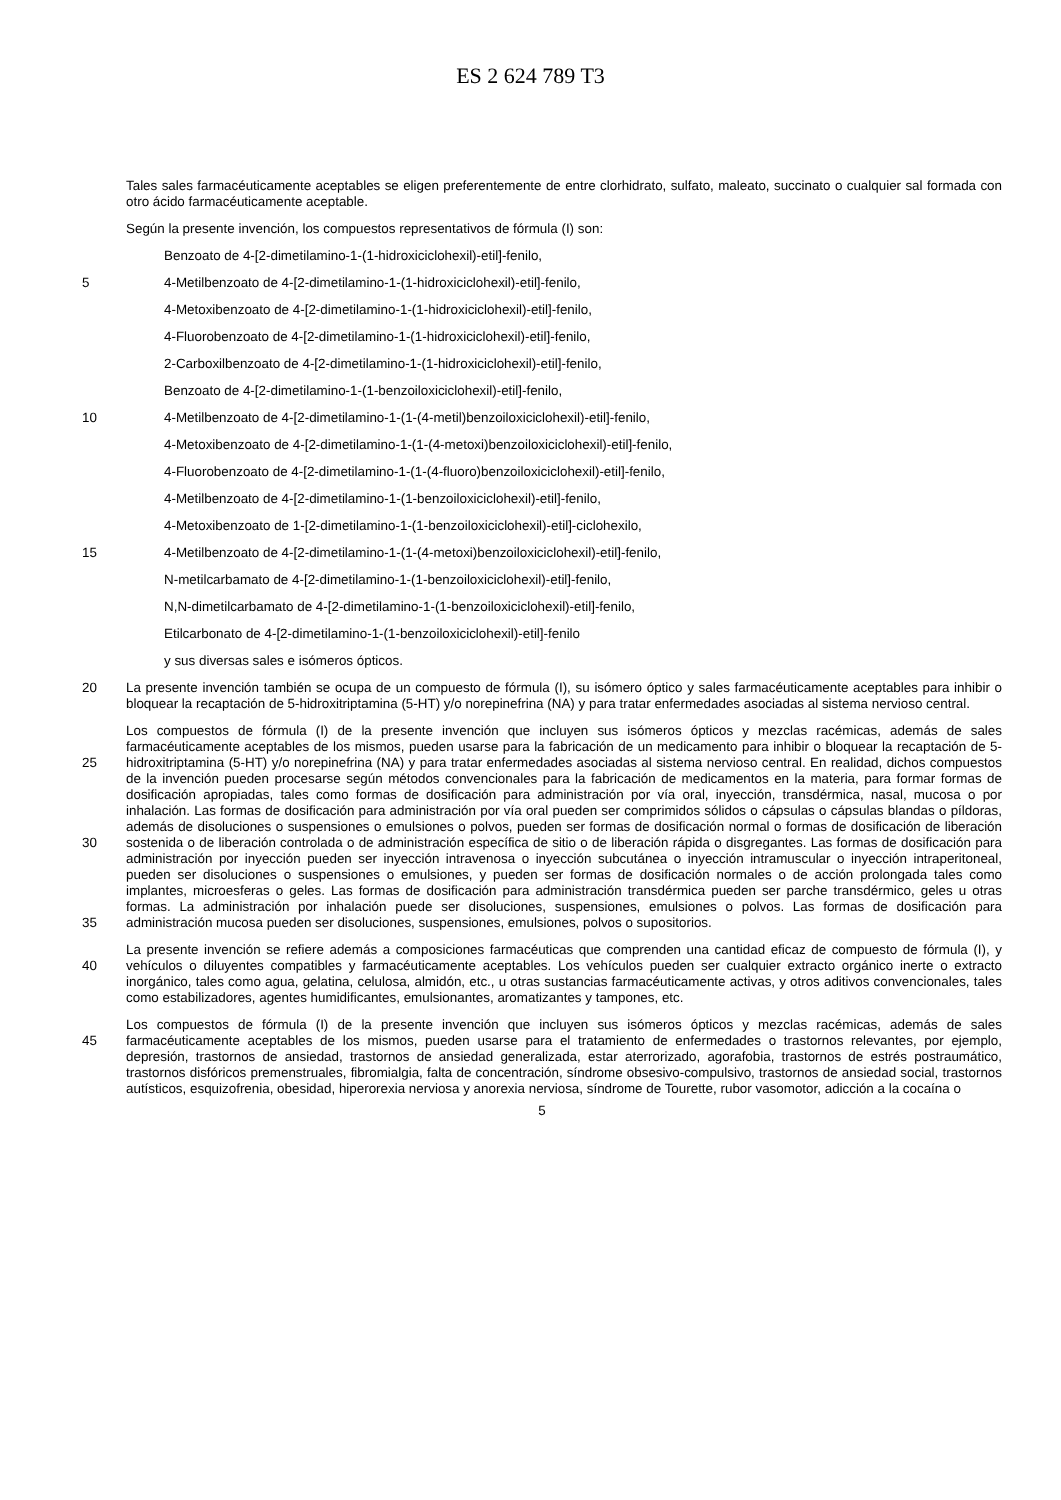ES 2 624 789 T3
Tales sales farmacéuticamente aceptables se eligen preferentemente de entre clorhidrato, sulfato, maleato, succinato o cualquier sal formada con otro ácido farmacéuticamente aceptable.
Según la presente invención, los compuestos representativos de fórmula (I) son:
Benzoato de 4-[2-dimetilamino-1-(1-hidroxiciclohexil)-etil]-fenilo,
5 4-Metilbenzoato de 4-[2-dimetilamino-1-(1-hidroxiciclohexil)-etil]-fenilo,
4-Metoxibenzoato de 4-[2-dimetilamino-1-(1-hidroxiciclohexil)-etil]-fenilo,
4-Fluorobenzoato de 4-[2-dimetilamino-1-(1-hidroxiciclohexil)-etil]-fenilo,
2-Carboxilbenzoato de 4-[2-dimetilamino-1-(1-hidroxiciclohexil)-etil]-fenilo,
Benzoato de 4-[2-dimetilamino-1-(1-benzoiloxiciclohexil)-etil]-fenilo,
10 4-Metilbenzoato de 4-[2-dimetilamino-1-(1-(4-metil)benzoiloxiciclohexil)-etil]-fenilo,
4-Metoxibenzoato de 4-[2-dimetilamino-1-(1-(4-metoxi)benzoiloxiciclohexil)-etil]-fenilo,
4-Fluorobenzoato de 4-[2-dimetilamino-1-(1-(4-fluoro)benzoiloxiciclohexil)-etil]-fenilo,
4-Metilbenzoato de 4-[2-dimetilamino-1-(1-benzoiloxiciclohexil)-etil]-fenilo,
4-Metoxibenzoato de 1-[2-dimetilamino-1-(1-benzoiloxiciclohexil)-etil]-ciclohexilo,
15 4-Metilbenzoato de 4-[2-dimetilamino-1-(1-(4-metoxi)benzoiloxiciclohexil)-etil]-fenilo,
N-metilcarbamato de 4-[2-dimetilamino-1-(1-benzoiloxiciclohexil)-etil]-fenilo,
N,N-dimetilcarbamato de 4-[2-dimetilamino-1-(1-benzoiloxiciclohexil)-etil]-fenilo,
Etilcarbonato de 4-[2-dimetilamino-1-(1-benzoiloxiciclohexil)-etil]-fenilo
y sus diversas sales e isómeros ópticos.
20 La presente invención también se ocupa de un compuesto de fórmula (I), su isómero óptico y sales farmacéuticamente aceptables para inhibir o bloquear la recaptación de 5-hidroxitriptamina (5-HT) y/o norepinefrina (NA) y para tratar enfermedades asociadas al sistema nervioso central.
25
30
35
Los compuestos de fórmula (I) de la presente invención que incluyen sus isómeros ópticos y mezclas racémicas, además de sales farmacéuticamente aceptables de los mismos, pueden usarse para la fabricación de un medicamento para inhibir o bloquear la recaptación de 5-hidroxitriptamina (5-HT) y/o norepinefrina (NA) y para tratar enfermedades asociadas al sistema nervioso central. En realidad, dichos compuestos de la invención pueden procesarse según métodos convencionales para la fabricación de medicamentos en la materia, para formar formas de dosificación apropiadas, tales como formas de dosificación para administración por vía oral, inyección, transdérmica, nasal, mucosa o por inhalación. Las formas de dosificación para administración por vía oral pueden ser comprimidos sólidos o cápsulas o cápsulas blandas o píldoras, además de disoluciones o suspensiones o emulsiones o polvos, pueden ser formas de dosificación normal o formas de dosificación de liberación sostenida o de liberación controlada o de administración específica de sitio o de liberación rápida o disgregantes. Las formas de dosificación para administración por inyección pueden ser inyección intravenosa o inyección subcutánea o inyección intramuscular o inyección intraperitoneal, pueden ser disoluciones o suspensiones o emulsiones, y pueden ser formas de dosificación normales o de acción prolongada tales como implantes, microesferas o geles. Las formas de dosificación para administración transdérmica pueden ser parche transdérmico, geles u otras formas. La administración por inhalación puede ser disoluciones, suspensiones, emulsiones o polvos. Las formas de dosificación para administración mucosa pueden ser disoluciones, suspensiones, emulsiones, polvos o supositorios.
40 La presente invención se refiere además a composiciones farmacéuticas que comprenden una cantidad eficaz de compuesto de fórmula (I), y vehículos o diluyentes compatibles y farmacéuticamente aceptables. Los vehículos pueden ser cualquier extracto orgánico inerte o extracto inorgánico, tales como agua, gelatina, celulosa, almidón, etc., u otras sustancias farmacéuticamente activas, y otros aditivos convencionales, tales como estabilizadores, agentes humidificantes, emulsionantes, aromatizantes y tampones, etc.
45 Los compuestos de fórmula (I) de la presente invención que incluyen sus isómeros ópticos y mezclas racémicas, además de sales farmacéuticamente aceptables de los mismos, pueden usarse para el tratamiento de enfermedades o trastornos relevantes, por ejemplo, depresión, trastornos de ansiedad, trastornos de ansiedad generalizada, estar aterrorizado, agorafobia, trastornos de estrés postraumático, trastornos disfóricos premenstruales, fibromialgia, falta de concentración, síndrome obsesivo-compulsivo, trastornos de ansiedad social, trastornos autísticos, esquizofrenia, obesidad, hiperorexia nerviosa y anorexia nerviosa, síndrome de Tourette, rubor vasomotor, adicción a la cocaína o
5